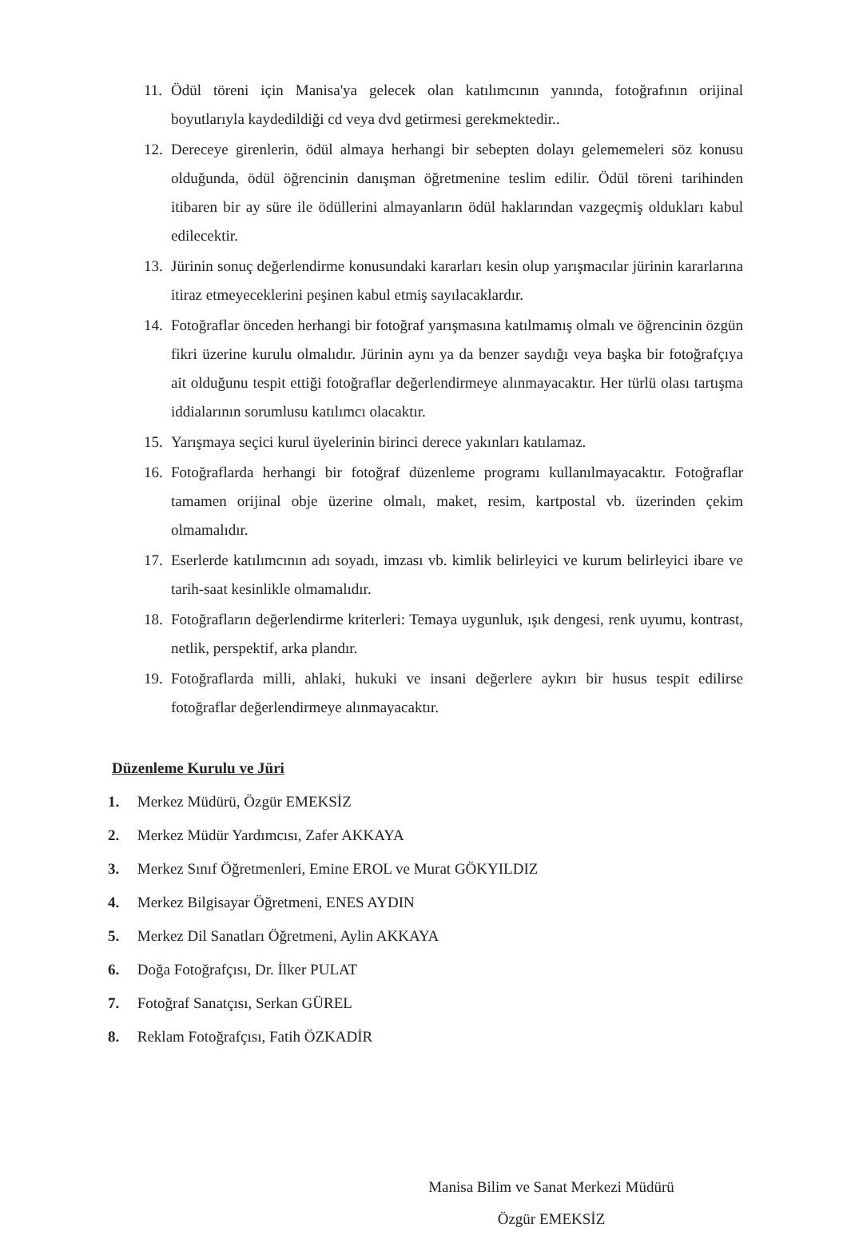11. Ödül töreni için Manisa'ya gelecek olan katılımcının yanında, fotoğrafının orijinal boyutlarıyla kaydedildiği cd veya dvd getirmesi gerekmektedir..
12. Dereceye girenlerin, ödül almaya herhangi bir sebepten dolayı gelememeleri söz konusu olduğunda, ödül öğrencinin danışman öğretmenine teslim edilir. Ödül töreni tarihinden itibaren bir ay süre ile ödüllerini almayanların ödül haklarından vazgeçmiş oldukları kabul edilecektir.
13. Jürinin sonuç değerlendirme konusundaki kararları kesin olup yarışmacılar jürinin kararlarına itiraz etmeyeceklerini peşinen kabul etmiş sayılacaklardır.
14. Fotoğraflar önceden herhangi bir fotoğraf yarışmasına katılmamış olmalı ve öğrencinin özgün fikri üzerine kurulu olmalıdır. Jürinin aynı ya da benzer saydığı veya başka bir fotoğrafçıya ait olduğunu tespit ettiği fotoğraflar değerlendirmeye alınmayacaktır. Her türlü olası tartışma iddialarının sorumlusu katılımcı olacaktır.
15. Yarışmaya seçici kurul üyelerinin birinci derece yakınları katılamaz.
16. Fotoğraflarda herhangi bir fotoğraf düzenleme programı kullanılmayacaktır. Fotoğraflar tamamen orijinal obje üzerine olmalı, maket, resim, kartpostal vb. üzerinden çekim olmamalıdır.
17. Eserlerde katılımcının adı soyadı, imzası vb. kimlik belirleyici ve kurum belirleyici ibare ve tarih-saat kesinlikle olmamalıdır.
18. Fotoğrafların değerlendirme kriterleri: Temaya uygunluk, ışık dengesi, renk uyumu, kontrast, netlik, perspektif, arka plandır.
19. Fotoğraflarda milli, ahlaki, hukuki ve insani değerlere aykırı bir husus tespit edilirse fotoğraflar değerlendirmeye alınmayacaktır.
Düzenleme Kurulu ve Jüri
1. Merkez Müdürü, Özgür EMEKSİZ
2. Merkez Müdür Yardımcısı, Zafer AKKAYA
3. Merkez Sınıf Öğretmenleri, Emine EROL ve Murat GÖKYILDIZ
4. Merkez Bilgisayar Öğretmeni, ENES AYDIN
5. Merkez Dil Sanatları Öğretmeni, Aylin AKKAYA
6. Doğa Fotoğrafçısı, Dr. İlker PULAT
7. Fotoğraf Sanatçısı, Serkan GÜREL
8. Reklam Fotoğrafçısı, Fatih ÖZKADİR
Manisa Bilim ve Sanat Merkezi Müdürü
Özgür EMEKSİZ